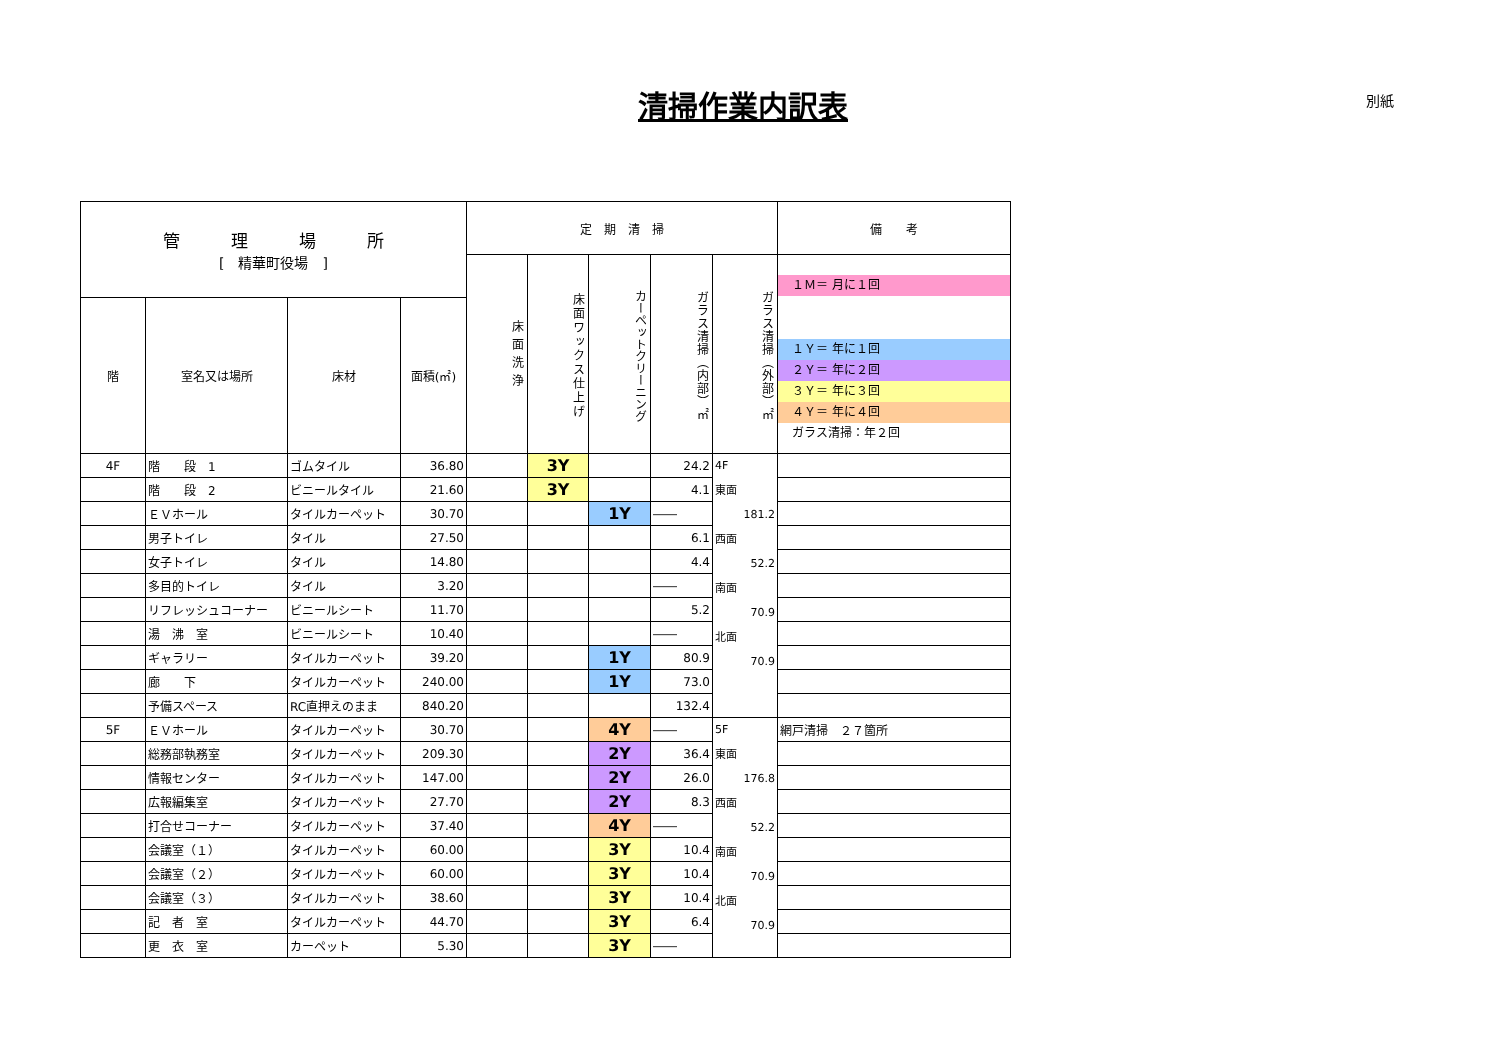清掃作業内訳表 別紙
| 管 理 場 所 [ 精華町役場 ] | | | | 定 期 清 掃 | | | | | 備 考 |
| --- | --- | --- | --- | --- | --- | --- | --- | --- | --- |
| | | | | 床面洗浄 | 床面ワックス仕上げ | カーペットクリーニング | ガラス清掃（内部）㎡ | ガラス清掃（外部）㎡ | １Ｍ＝ 月に１回 １Ｙ＝ 年に１回 ２Ｙ＝ 年に２回 ３Ｙ＝ 年に３回 ４Ｙ＝ 年に４回 ガラス清掃：年２回 |
| 階 | 室名又は場所 | 床材 | 面積(㎡) | | | | | | |
| 4F | 階 段 1 | ゴムタイル | 36.80 | | 3Y | | 24.2 | 4F 東面 181.2 西面 52.2 南面 70.9 北面 70.9 | |
| | 階 段 2 | ビニールタイル | 21.60 | | 3Y | | 4.1 | | |
| | ＥＶホール | タイルカーペット | 30.70 | | | 1Y | ―― | | |
| | 男子トイレ | タイル | 27.50 | | | | 6.1 | | |
| | 女子トイレ | タイル | 14.80 | | | | 4.4 | | |
| | 多目的トイレ | タイル | 3.20 | | | | ―― | | |
| | リフレッシュコーナー | ビニールシート | 11.70 | | | | 5.2 | | |
| | 湯 沸 室 | ビニールシート | 10.40 | | | | ―― | | |
| | ギャラリー | タイルカーペット | 39.20 | | | 1Y | 80.9 | | |
| | 廊 下 | タイルカーペット | 240.00 | | | 1Y | 73.0 | | |
| | 予備スペース | RC直押えのまま | 840.20 | | | | 132.4 | | |
| 5F | ＥＶホール | タイルカーペット | 30.70 | | | 4Y | ―― | 5F 東面 176.8 西面 52.2 南面 70.9 北面 70.9 | 網戸清掃 ２７箇所 |
| | 総務部執務室 | タイルカーペット | 209.30 | | | 2Y | 36.4 | | |
| | 情報センター | タイルカーペット | 147.00 | | | 2Y | 26.0 | | |
| | 広報編集室 | タイルカーペット | 27.70 | | | 2Y | 8.3 | | |
| | 打合せコーナー | タイルカーペット | 37.40 | | | 4Y | ―― | | |
| | 会議室（１） | タイルカーペット | 60.00 | | | 3Y | 10.4 | | |
| | 会議室（２） | タイルカーペット | 60.00 | | | 3Y | 10.4 | | |
| | 会議室（３） | タイルカーペット | 38.60 | | | 3Y | 10.4 | | |
| | 記 者 室 | タイルカーペット | 44.70 | | | 3Y | 6.4 | | |
| | 更 衣 室 | カーペット | 5.30 | | | 3Y | ―― | | |